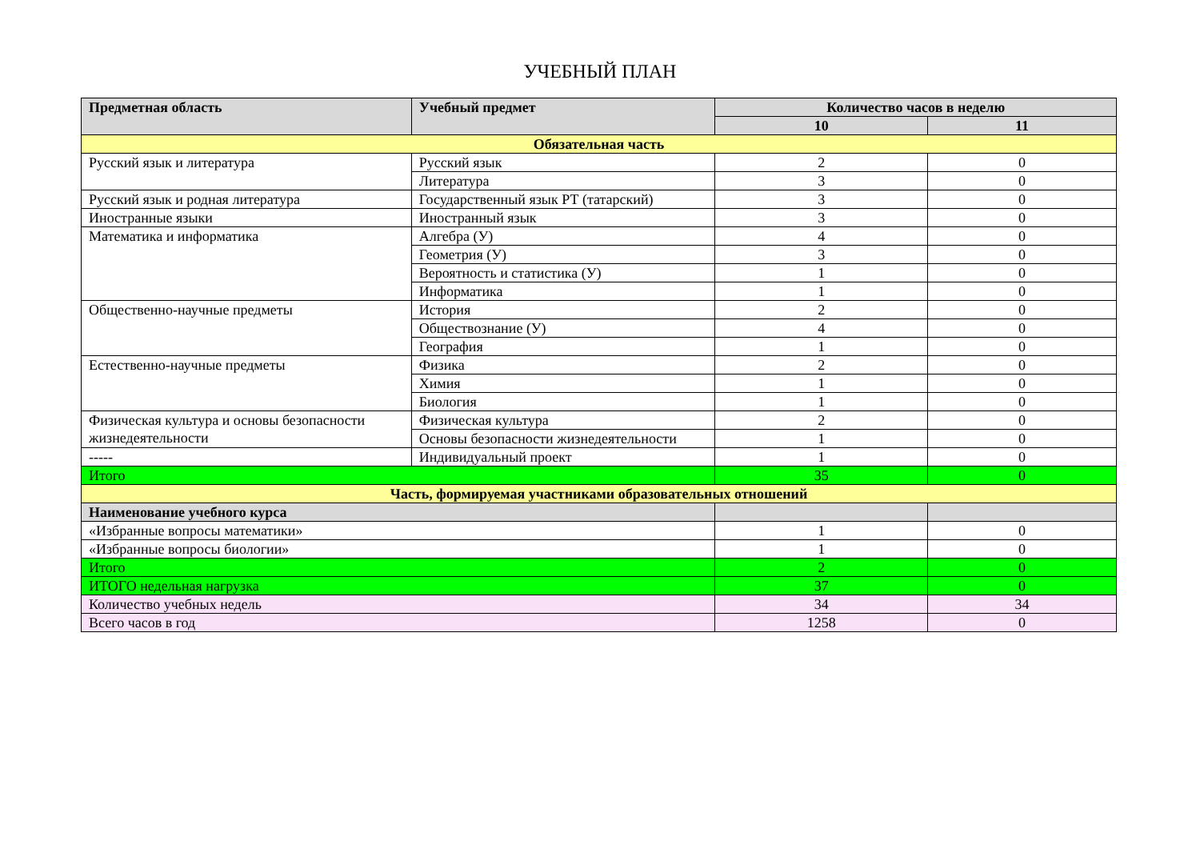УЧЕБНЫЙ ПЛАН
| Предметная область | Учебный предмет | Количество часов в неделю | |
| --- | --- | --- | --- |
| | | 10 | 11 |
| Обязательная часть | | | |
| Русский язык и литература | Русский язык | 2 | 0 |
| | Литература | 3 | 0 |
| Русский язык и родная литература | Государственный язык РТ (татарский) | 3 | 0 |
| Иностранные языки | Иностранный язык | 3 | 0 |
| Математика и информатика | Алгебра (У) | 4 | 0 |
| | Геометрия (У) | 3 | 0 |
| | Вероятность и статистика (У) | 1 | 0 |
| | Информатика | 1 | 0 |
| Общественно-научные предметы | История | 2 | 0 |
| | Обществознание (У) | 4 | 0 |
| | География | 1 | 0 |
| Естественно-научные предметы | Физика | 2 | 0 |
| | Химия | 1 | 0 |
| | Биология | 1 | 0 |
| Физическая культура и основы безопасности жизнедеятельности | Физическая культура | 2 | 0 |
| | Основы безопасности жизнедеятельности | 1 | 0 |
| ----- | Индивидуальный проект | 1 | 0 |
| Итого | | 35 | 0 |
| Часть, формируемая участниками образовательных отношений | | | |
| Наименование учебного курса | | | |
| «Избранные вопросы математики» | | 1 | 0 |
| «Избранные вопросы биологии» | | 1 | 0 |
| Итого | | 2 | 0 |
| ИТОГО недельная нагрузка | | 37 | 0 |
| Количество учебных недель | | 34 | 34 |
| Всего часов в год | | 1258 | 0 |